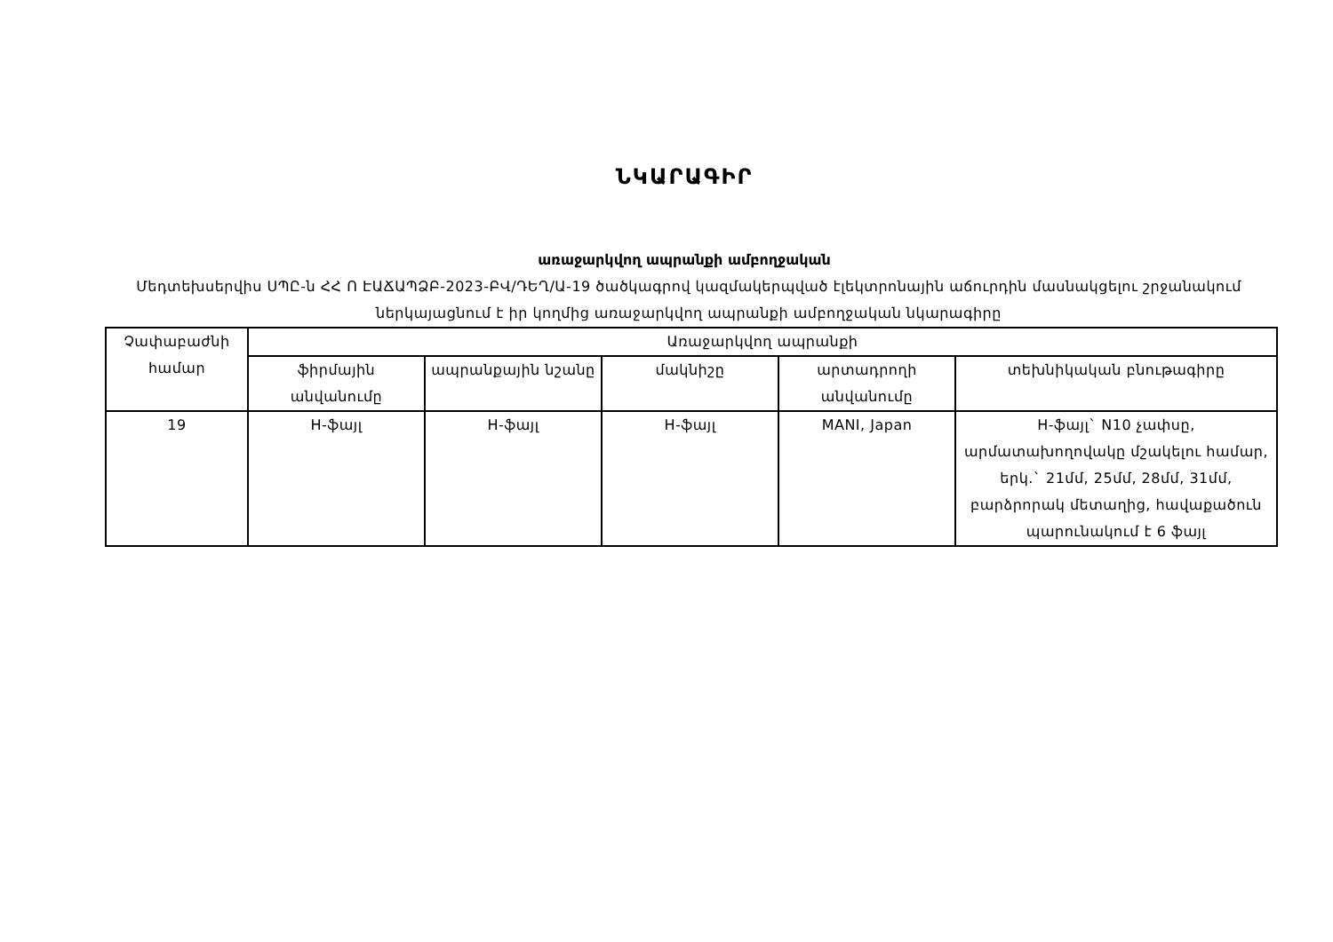ՆԿԱՐԱԳԻՐ
առաջարկվող ապրանքի ամբողջական
Մեդտեխսերվիս ՍՊԸ-ն ՀՀ Ո ԷԱՃԱՊՁԲ-2023-ԲՎ/ԴԵՂ/Ա-19 ծածկագրով կազմակերպված էլեկտրոնային աճուրդին մասնակցելու շրջանակում ներկայացնում է իր կողմից առաջարկվող ապրանքի ամբողջական նկարագիրը
| Չափաբաժնի համար | Առաջարկվող ապրանքի | | | | |
| --- | --- | --- | --- | --- | --- |
| | ֆիրմային անվանումը | ապրանքային նշանը | մակնիշը | արտադրողի անվանումը | տեխնիկական բնութագիրը |
| 19 | H-ֆայլ | H-ֆայլ | H-ֆայլ | MANI, Japan | H-ֆայլ` N10 չափսը, արմատախողովակը մշակելու համար, երկ.` 21մմ, 25մմ, 28մմ, 31մմ, բարձրորակ մետաղից, հավաքածուն պարունակում է 6 ֆայլ |